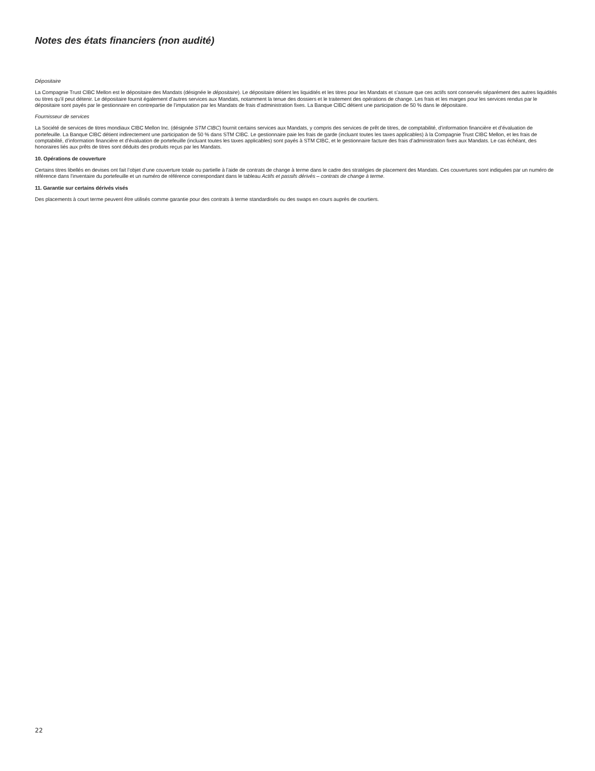Notes des états financiers (non audité)
Dépositaire
La Compagnie Trust CIBC Mellon est le dépositaire des Mandats (désignée le dépositaire). Le dépositaire détient les liquidités et les titres pour les Mandats et s’assure que ces actifs sont conservés séparément des autres liquidités ou titres qu’il peut détenir. Le dépositaire fournit également d’autres services aux Mandats, notamment la tenue des dossiers et le traitement des opérations de change. Les frais et les marges pour les services rendus par le dépositaire sont payés par le gestionnaire en contrepartie de l’imputation par les Mandats de frais d’administration fixes. La Banque CIBC détient une participation de 50 % dans le dépositaire.
Fournisseur de services
La Société de services de titres mondiaux CIBC Mellon Inc. (désignée STM CIBC) fournit certains services aux Mandats, y compris des services de prêt de titres, de comptabilité, d’information financière et d’évaluation de portefeuille. La Banque CIBC détient indirectement une participation de 50 % dans STM CIBC. Le gestionnaire paie les frais de garde (incluant toutes les taxes applicables) à la Compagnie Trust CIBC Mellon, et les frais de comptabilité, d’information financière et d’évaluation de portefeuille (incluant toutes les taxes applicables) sont payés à STM CIBC, et le gestionnaire facture des frais d’administration fixes aux Mandats. Le cas échéant, des honoraires liés aux prêts de titres sont déduits des produits reçus par les Mandats.
10. Opérations de couverture
Certains titres libellés en devises ont fait l’objet d’une couverture totale ou partielle à l’aide de contrats de change à terme dans le cadre des stratégies de placement des Mandats. Ces couvertures sont indiquées par un numéro de référence dans l’inventaire du portefeuille et un numéro de référence correspondant dans le tableau Actifs et passifs dérivés – contrats de change à terme.
11. Garantie sur certains dérivés visés
Des placements à court terme peuvent être utilisés comme garantie pour des contrats à terme standardisés ou des swaps en cours auprès de courtiers.
22